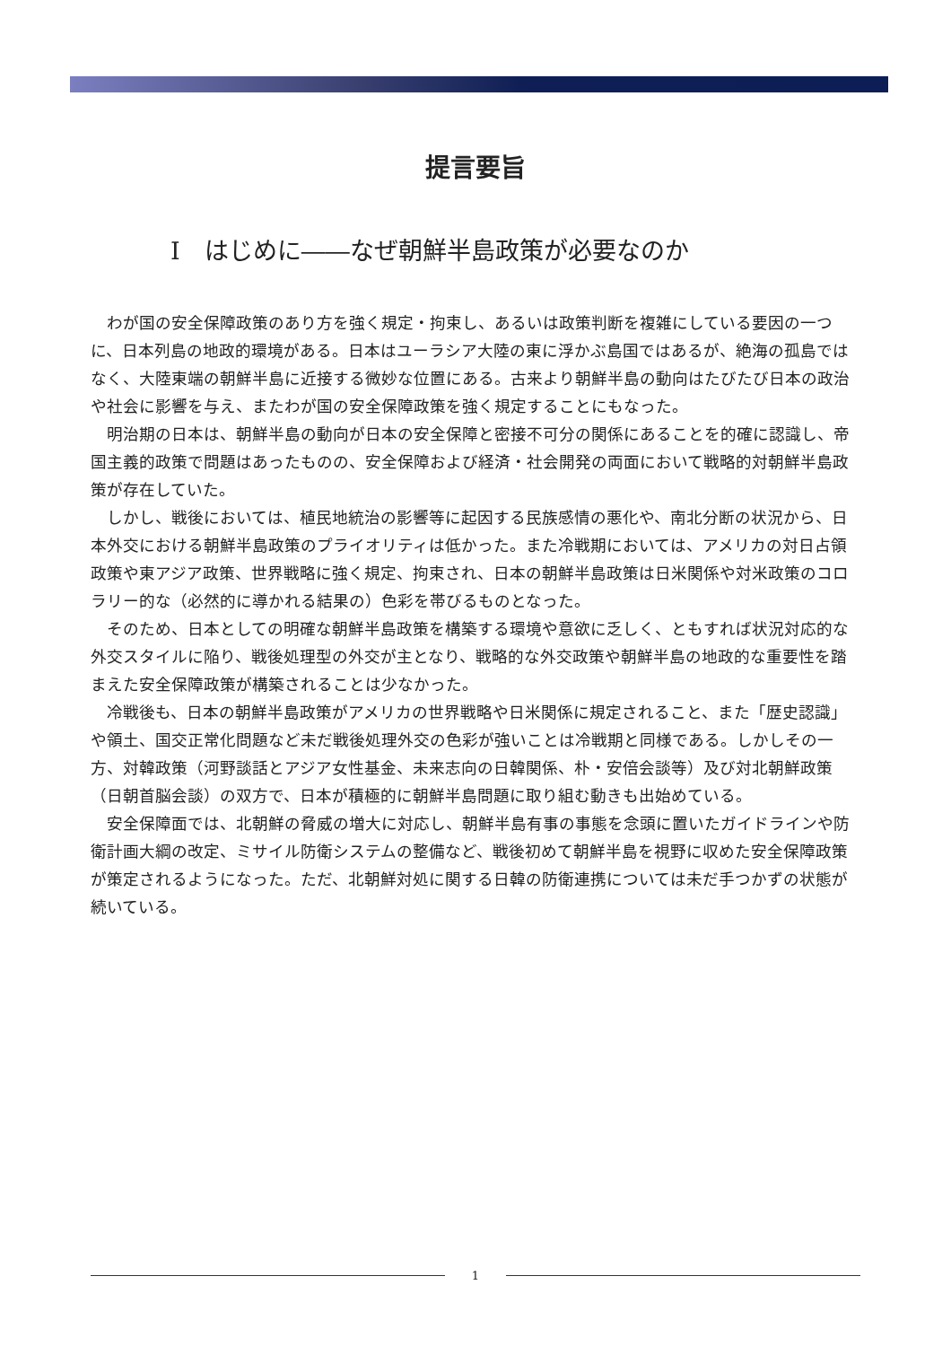提言要旨
I　はじめに――なぜ朝鮮半島政策が必要なのか
わが国の安全保障政策のあり方を強く規定・拘束し、あるいは政策判断を複雑にしている要因の一つに、日本列島の地政的環境がある。日本はユーラシア大陸の東に浮かぶ島国ではあるが、絶海の孤島ではなく、大陸東端の朝鮮半島に近接する微妙な位置にある。古来より朝鮮半島の動向はたびたび日本の政治や社会に影響を与え、またわが国の安全保障政策を強く規定することにもなった。
明治期の日本は、朝鮮半島の動向が日本の安全保障と密接不可分の関係にあることを的確に認識し、帝国主義的政策で問題はあったものの、安全保障および経済・社会開発の両面において戦略的対朝鮮半島政策が存在していた。
しかし、戦後においては、植民地統治の影響等に起因する民族感情の悪化や、南北分断の状況から、日本外交における朝鮮半島政策のプライオリティは低かった。また冷戦期においては、アメリカの対日占領政策や東アジア政策、世界戦略に強く規定、拘束され、日本の朝鮮半島政策は日米関係や対米政策のコロラリー的な（必然的に導かれる結果の）色彩を帯びるものとなった。
そのため、日本としての明確な朝鮮半島政策を構築する環境や意欲に乏しく、ともすれば状況対応的な外交スタイルに陥り、戦後処理型の外交が主となり、戦略的な外交政策や朝鮮半島の地政的な重要性を踏まえた安全保障政策が構築されることは少なかった。
冷戦後も、日本の朝鮮半島政策がアメリカの世界戦略や日米関係に規定されること、また「歴史認識」や領土、国交正常化問題など未だ戦後処理外交の色彩が強いことは冷戦期と同様である。しかしその一方、対韓政策（河野談話とアジア女性基金、未来志向の日韓関係、朴・安倍会談等）及び対北朝鮮政策（日朝首脳会談）の双方で、日本が積極的に朝鮮半島問題に取り組む動きも出始めている。
安全保障面では、北朝鮮の脅威の増大に対応し、朝鮮半島有事の事態を念頭に置いたガイドラインや防衛計画大綱の改定、ミサイル防衛システムの整備など、戦後初めて朝鮮半島を視野に収めた安全保障政策が策定されるようになった。ただ、北朝鮮対処に関する日韓の防衛連携については未だ手つかずの状態が続いている。
1